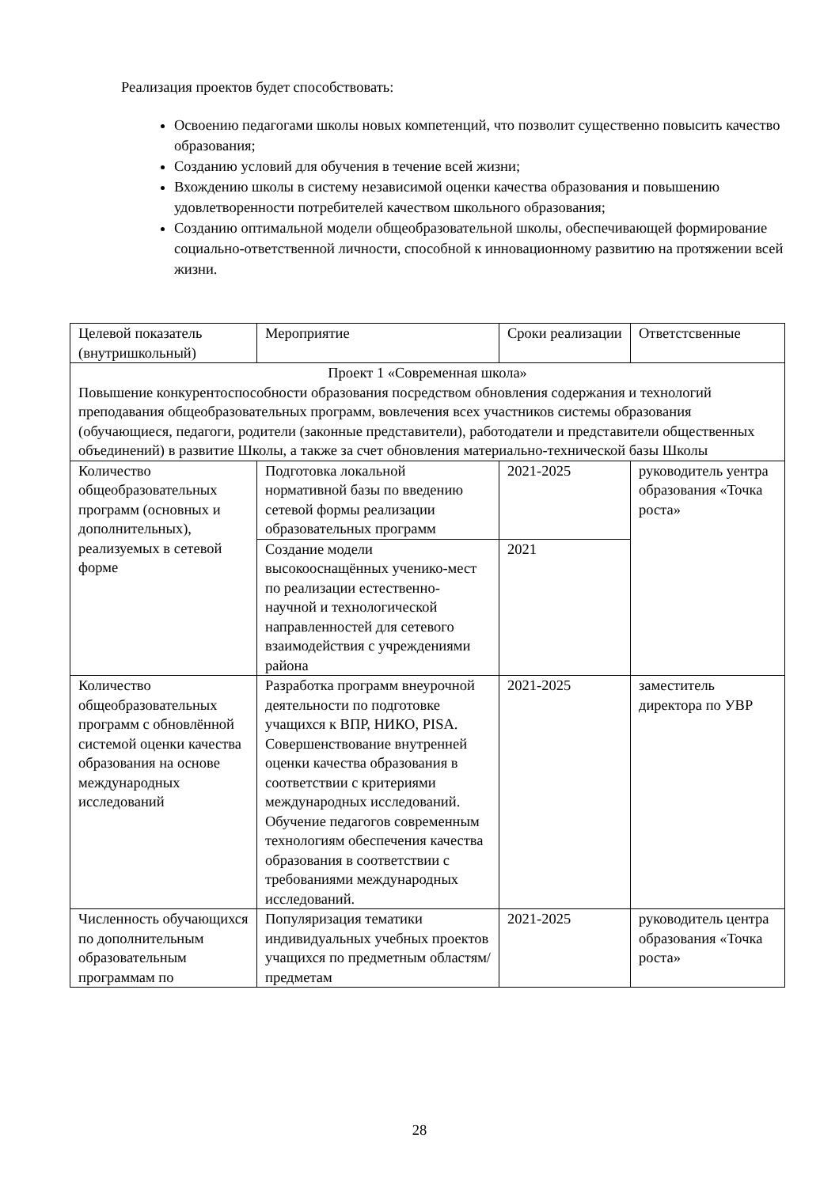Реализация проектов будет способствовать:
Освоению педагогами школы новых компетенций, что позволит существенно повысить качество образования;
Созданию условий для обучения в течение всей жизни;
Вхождению школы в систему независимой оценки качества образования и повышению удовлетворенности потребителей качеством школьного образования;
Созданию оптимальной модели общеобразовательной школы, обеспечивающей формирование социально-ответственной личности, способной к инновационному развитию на протяжении всей жизни.
| Целевой показатель (внутришкольный) | Мероприятие | Сроки реализации | Ответстсвенные |
| Проект 1 «Современная школа» Повышение конкурентоспособности образования посредством обновления содержания и технологий преподавания общеобразовательных программ, вовлечения всех участников системы образования (обучающиеся, педагоги, родители (законные представители), работодатели и представители общественных объединений) в развитие Школы, а также за счет обновления материально-технической базы Школы | | | |
| Количество общеобразовательных программ (основных и дополнительных), реализуемых в сетевой форме | Подготовка локальной нормативной базы по введению сетевой формы реализации образовательных программ | 2021-2025 | руководитель уентра образования «Точка роста» |
| | Создание модели высокооснащённых ученико-мест по реализации естественно-научной и технологической направленностей для сетевого взаимодействия с учреждениями района | 2021 | |
| Количество общеобразовательных программ с обновлённой системой оценки качества образования на основе международных исследований | Разработка программ внеурочной деятельности по подготовке учащихся к ВПР, НИКО, PISA. Совершенствование внутренней оценки качества образования в соответствии с критериями международных исследований. Обучение педагогов современным технологиям обеспечения качества образования в соответствии с требованиями международных исследований. | 2021-2025 | заместитель директора по УВР |
| Численность обучающихся по дополнительным образовательным программам по | Популяризация тематики индивидуальных учебных проектов учащихся по предметным областям/предметам | 2021-2025 | руководитель центра образования «Точка роста» |
28